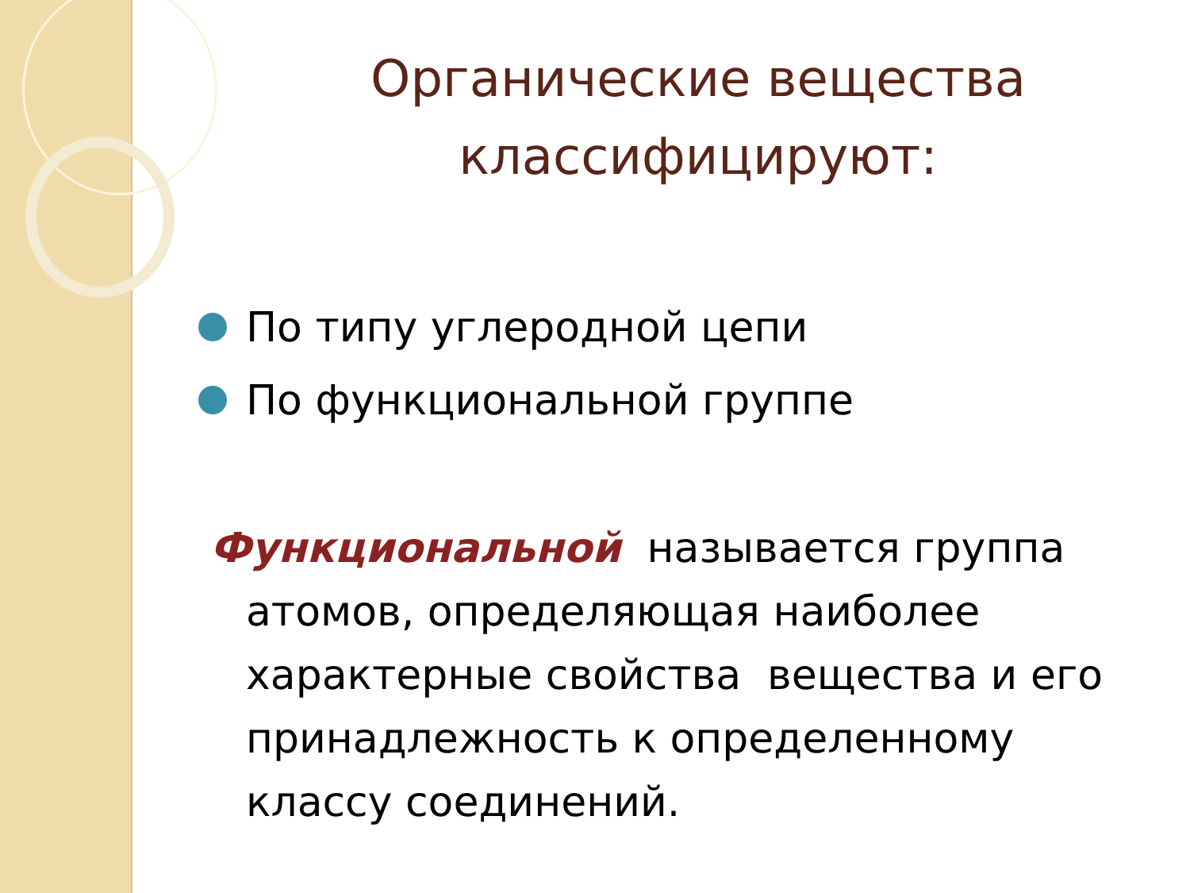Органические вещества
классифицируют:
По типу углеродной цепи
По функциональной группе
Функциональной называется группа атомов, определяющая наиболее характерные свойства вещества и его принадлежность к определенному классу соединений.